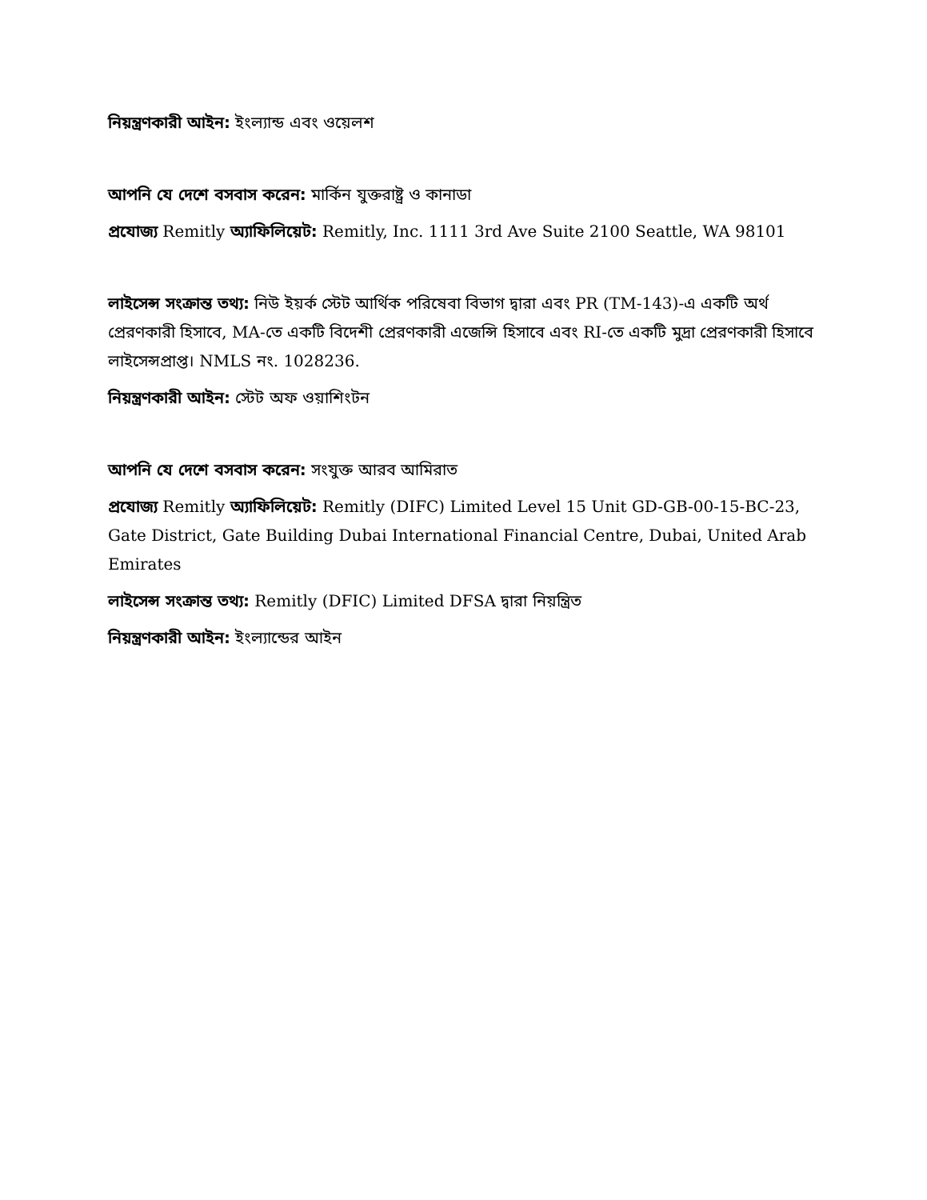নিয়ন্ত্রণকারী আইন: ইংল্যান্ড এবং ওয়েলশ
আপনি যে দেশে বসবাস করেন: মার্কিন যুক্তরাষ্ট্র ও কানাডা
প্রযোজ্য Remitly অ্যাফিলিয়েট: Remitly, Inc. 1111 3rd Ave Suite 2100 Seattle, WA 98101
লাইসেন্স সংক্রান্ত তথ্য: নিউ ইয়র্ক স্টেট আর্থিক পরিষেবা বিভাগ দ্বারা এবং PR (TM-143)-এ একটি অর্থ প্রেরণকারী হিসাবে, MA-তে একটি বিদেশী প্রেরণকারী এজেন্সি হিসাবে এবং RI-তে একটি মুদ্রা প্রেরণকারী হিসাবে লাইসেন্সপ্রাপ্ত। NMLS নং. 1028236.
নিয়ন্ত্রণকারী আইন: স্টেট অফ ওয়াশিংটন
আপনি যে দেশে বসবাস করেন: সংযুক্ত আরব আমিরাত
প্রযোজ্য Remitly অ্যাফিলিয়েট: Remitly (DIFC) Limited Level 15 Unit GD-GB-00-15-BC-23, Gate District, Gate Building Dubai International Financial Centre, Dubai, United Arab Emirates
লাইসেন্স সংক্রান্ত তথ্য: Remitly (DFIC) Limited DFSA দ্বারা নিয়ন্ত্রিত
নিয়ন্ত্রণকারী আইন: ইংল্যান্ডের আইন